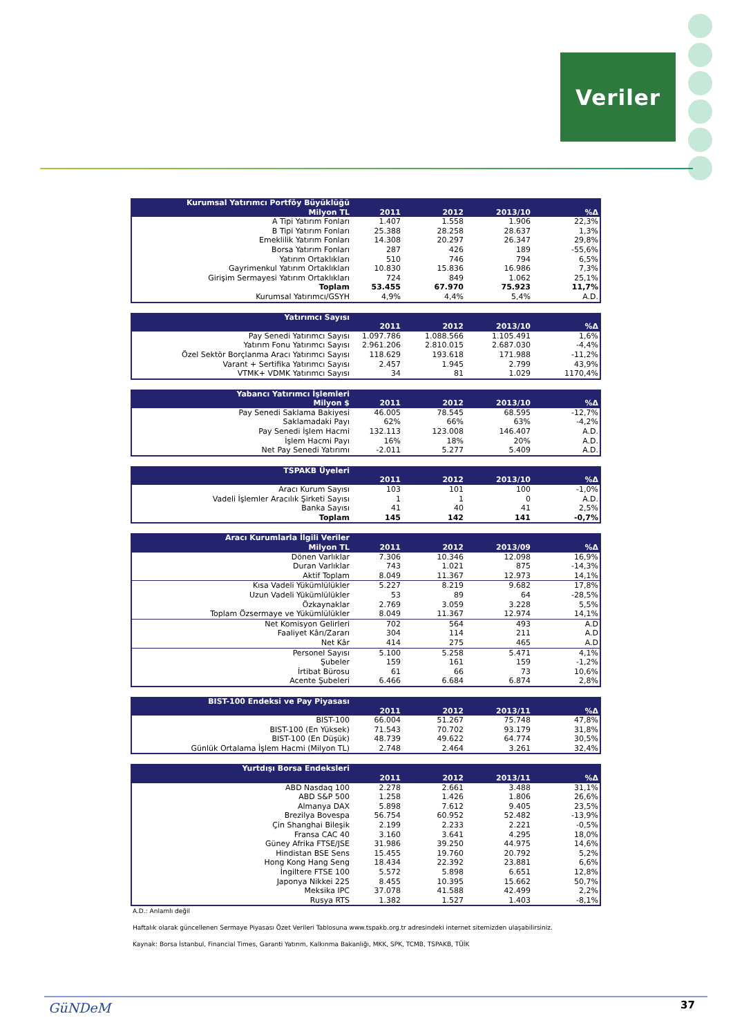Veriler
| Kurumsal Yatırımcı Portföy Büyüklüğü | | | | |
| --- | --- | --- | --- | --- |
| Milyon TL | 2011 | 2012 | 2013/10 | %Δ |
| A Tipi Yatırım Fonları | 1.407 | 1.558 | 1.906 | 22,3% |
| B Tipi Yatırım Fonları | 25.388 | 28.258 | 28.637 | 1,3% |
| Emeklilik Yatırım Fonları | 14.308 | 20.297 | 26.347 | 29,8% |
| Borsa Yatırım Fonları | 287 | 426 | 189 | -55,6% |
| Yatırım Ortaklıkları | 510 | 746 | 794 | 6,5% |
| Gayrimenkul Yatırım Ortaklıkları | 10.830 | 15.836 | 16.986 | 7,3% |
| Girişim Sermayesi Yatırım Ortaklıkları | 724 | 849 | 1.062 | 25,1% |
| Toplam | 53.455 | 67.970 | 75.923 | 11,7% |
| Kurumsal Yatırımcı/GSYH | 4,9% | 4,4% | 5,4% | A.D. |
| Yatırımcı Sayısı | | | | |
| --- | --- | --- | --- | --- |
| | 2011 | 2012 | 2013/10 | %Δ |
| Pay Senedi Yatırımcı Sayısı | 1.097.786 | 1.088.566 | 1.105.491 | 1,6% |
| Yatırım Fonu Yatırımcı Sayısı | 2.961.206 | 2.810.015 | 2.687.030 | -4,4% |
| Özel Sektör Borçlanma Aracı Yatırımcı Sayısı | 118.629 | 193.618 | 171.988 | -11,2% |
| Varant + Sertifika Yatırımcı Sayısı | 2.457 | 1.945 | 2.799 | 43,9% |
| VTMK+ VDMK Yatırımcı Sayısı | 34 | 81 | 1.029 | 1170,4% |
| Yabancı Yatırımcı İşlemleri | | | | |
| --- | --- | --- | --- | --- |
| Milyon $ | 2011 | 2012 | 2013/10 | %Δ |
| Pay Senedi Saklama Bakiyesi | 46.005 | 78.545 | 68.595 | -12,7% |
| Saklamadaki Payı | 62% | 66% | 63% | -4,2% |
| Pay Senedi İşlem Hacmi | 132.113 | 123.008 | 146.407 | A.D. |
| İşlem Hacmi Payı | 16% | 18% | 20% | A.D. |
| Net Pay Senedi Yatırımı | -2.011 | 5.277 | 5.409 | A.D. |
| TSPAKB Üyeleri | | | | |
| --- | --- | --- | --- | --- |
| | 2011 | 2012 | 2013/10 | %Δ |
| Aracı Kurum Sayısı | 103 | 101 | 100 | -1,0% |
| Vadeli İşlemler Aracılık Şirketi Sayısı | 1 | 1 | 0 | A.D. |
| Banka Sayısı | 41 | 40 | 41 | 2,5% |
| Toplam | 145 | 142 | 141 | -0,7% |
| Aracı Kurumlarla İlgili Veriler | | | | |
| --- | --- | --- | --- | --- |
| Milyon TL | 2011 | 2012 | 2013/09 | %Δ |
| Dönen Varlıklar | 7.306 | 10.346 | 12.098 | 16,9% |
| Duran Varlıklar | 743 | 1.021 | 875 | -14,3% |
| Aktif Toplam | 8.049 | 11.367 | 12.973 | 14,1% |
| Kısa Vadeli Yükümlülükler | 5.227 | 8.219 | 9.682 | 17,8% |
| Uzun Vadeli Yükümlülükler | 53 | 89 | 64 | -28,5% |
| Özkaynaklar | 2.769 | 3.059 | 3.228 | 5,5% |
| Toplam Özsermaye ve Yükümlülükler | 8.049 | 11.367 | 12.974 | 14,1% |
| Net Komisyon Gelirleri | 702 | 564 | 493 | A.D |
| Faaliyet Kârı/Zararı | 304 | 114 | 211 | A.D |
| Net Kâr | 414 | 275 | 465 | A.D |
| Personel Sayısı | 5.100 | 5.258 | 5.471 | 4,1% |
| Şubeler | 159 | 161 | 159 | -1,2% |
| İrtibat Bürosu | 61 | 66 | 73 | 10,6% |
| Acente Şubeleri | 6.466 | 6.684 | 6.874 | 2,8% |
| BIST-100 Endeksi ve Pay Piyasası | | | | |
| --- | --- | --- | --- | --- |
| | 2011 | 2012 | 2013/11 | %Δ |
| BIST-100 | 66.004 | 51.267 | 75.748 | 47,8% |
| BIST-100 (En Yüksek) | 71.543 | 70.702 | 93.179 | 31,8% |
| BIST-100 (En Düşük) | 48.739 | 49.622 | 64.774 | 30,5% |
| Günlük Ortalama İşlem Hacmi (Milyon TL) | 2.748 | 2.464 | 3.261 | 32,4% |
| Yurtdışı Borsa Endeksleri | | | | |
| --- | --- | --- | --- | --- |
| | 2011 | 2012 | 2013/11 | %Δ |
| ABD Nasdaq 100 | 2.278 | 2.661 | 3.488 | 31,1% |
| ABD S&P 500 | 1.258 | 1.426 | 1.806 | 26,6% |
| Almanya DAX | 5.898 | 7.612 | 9.405 | 23,5% |
| Brezilya Bovespa | 56.754 | 60.952 | 52.482 | -13,9% |
| Çin Shanghai Bileşik | 2.199 | 2.233 | 2.221 | -0,5% |
| Fransa CAC 40 | 3.160 | 3.641 | 4.295 | 18,0% |
| Güney Afrika FTSE/JSE | 31.986 | 39.250 | 44.975 | 14,6% |
| Hindistan BSE Sens | 15.455 | 19.760 | 20.792 | 5,2% |
| Hong Kong Hang Seng | 18.434 | 22.392 | 23.881 | 6,6% |
| İngiltere FTSE 100 | 5.572 | 5.898 | 6.651 | 12,8% |
| Japonya Nikkei 225 | 8.455 | 10.395 | 15.662 | 50,7% |
| Meksika IPC | 37.078 | 41.588 | 42.499 | 2,2% |
| Rusya RTS | 1.382 | 1.527 | 1.403 | -8,1% |
A.D.: Anlamlı değil
Haftalık olarak güncellenen Sermaye Piyasası Özet Verileri Tablosuna www.tspakb.org.tr adresindeki internet sitemizden ulaşabilirsiniz.
Kaynak: Borsa İstanbul, Financial Times, Garanti Yatırım, Kalkınma Bakanlığı, MKK, SPK, TCMB, TSPAKB, TÜİK
GüNDeM 37